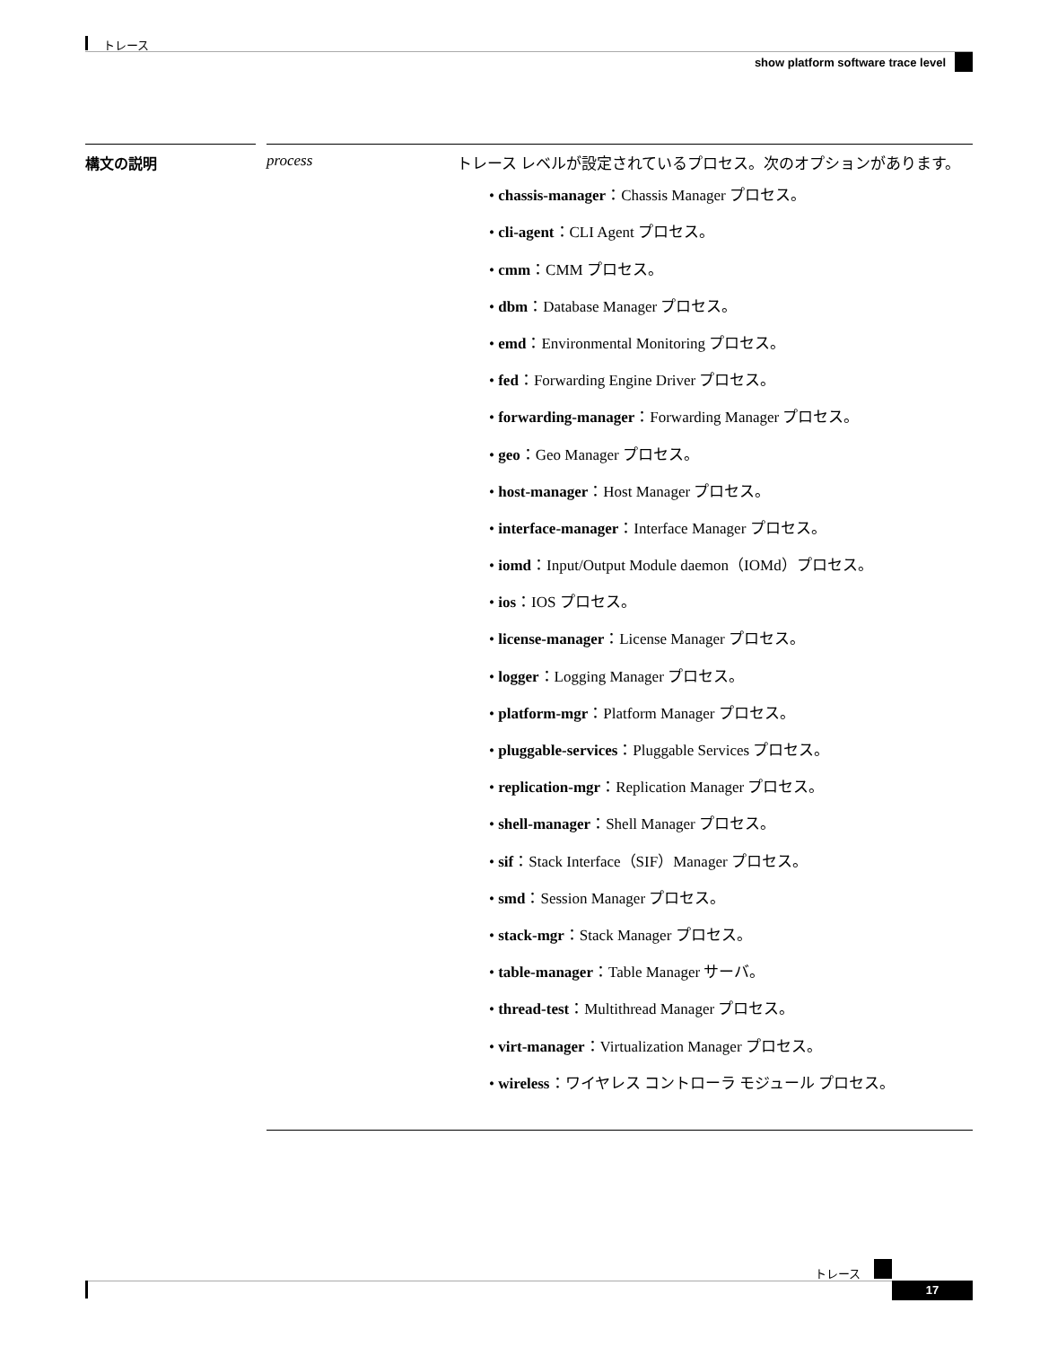トレース
show platform software trace level
| 構文の説明 | | process | トレース レベルが設定されているプロセス。次のオプションがあります。 • chassis-manager ：Chassis Manager プロセス。 • cli-agent ：CLI Agent プロセス。 • cmm ：CMM プロセス。 • dbm ：Database Manager プロセス。 • emd ：Environmental Monitoring プロセス。 • fed ：Forwarding Engine Driver プロセス。 • forwarding-manager ：Forwarding Manager プロセス。 • geo ：Geo Manager プロセス。 • host-manager ：Host Manager プロセス。 • interface-manager ：Interface Manager プロセス。 • iomd ：Input/Output Module daemon（IOMd）プロセス。 • ios ：IOS プロセス。 • license-manager ：License Manager プロセス。 • logger ：Logging Manager プロセス。 • platform-mgr ：Platform Manager プロセス。 • pluggable-services ：Pluggable Services プロセス。 • replication-mgr ：Replication Manager プロセス。 • shell-manager ：Shell Manager プロセス。 • sif ：Stack Interface（SIF）Manager プロセス。 • smd ：Session Manager プロセス。 • stack-mgr ：Stack Manager プロセス。 • table-manager ：Table Manager サーバ。 • thread-test ：Multithread Manager プロセス。 • virt-manager ：Virtualization Manager プロセス。 • wireless ：ワイヤレス コントローラ モジュール プロセス。 |
トレース
17